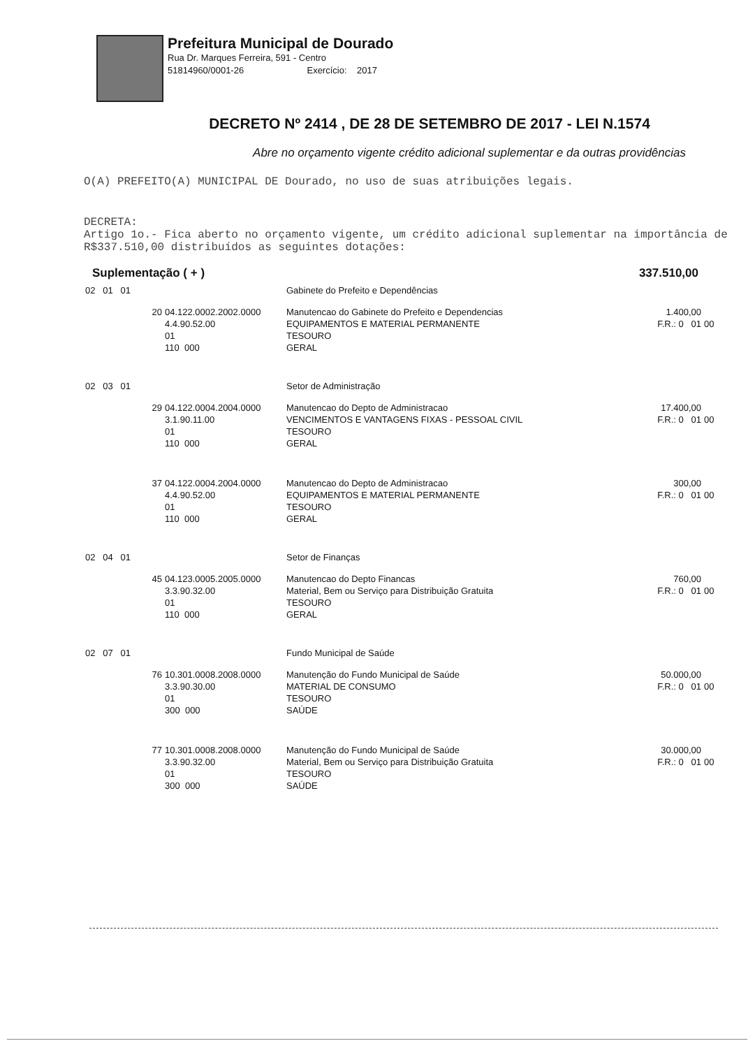Prefeitura Municipal de Dourado
Rua Dr. Marques Ferreira, 591 - Centro
51814960/0001-26 Exercício: 2017
DECRETO Nº 2414 , DE 28 DE SETEMBRO DE 2017 - LEI N.1574
Abre no orçamento vigente crédito adicional suplementar e da outras providências
O(A) PREFEITO(A) MUNICIPAL DE Dourado, no uso de suas atribuições legais.
DECRETA:
Artigo 1o.- Fica aberto no orçamento vigente, um crédito adicional suplementar na importância de R$337.510,00 distribuídos as seguintes dotações:
Suplementação ( + ) 337.510,00
| 02 01 01 | | Gabinete do Prefeito e Dependências | | |
| 20 | 04.122.0002.2002.0000 4.4.90.52.00 01 110 000 | Manutencao do Gabinete do Prefeito e Dependencias EQUIPAMENTOS E MATERIAL PERMANENTE TESOURO GERAL | 1.400,00 F.R.: 0 01 | 00 |
| 02 03 01 | | Setor de Administração | | |
| 29 | 04.122.0004.2004.0000 3.1.90.11.00 01 110 000 | Manutencao do Depto de Administracao VENCIMENTOS E VANTAGENS FIXAS - PESSOAL CIVIL TESOURO GERAL | 17.400,00 F.R.: 0 01 | 00 |
| 37 | 04.122.0004.2004.0000 4.4.90.52.00 01 110 000 | Manutencao do Depto de Administracao EQUIPAMENTOS E MATERIAL PERMANENTE TESOURO GERAL | 300,00 F.R.: 0 01 | 00 |
| 02 04 01 | | Setor de Finanças | | |
| 45 | 04.123.0005.2005.0000 3.3.90.32.00 01 110 000 | Manutencao do Depto Financas Material, Bem ou Serviço para Distribuição Gratuita TESOURO GERAL | 760,00 F.R.: 0 01 | 00 |
| 02 07 01 | | Fundo Municipal de Saúde | | |
| 76 | 10.301.0008.2008.0000 3.3.90.30.00 01 300 000 | Manutenção do Fundo Municipal de Saúde MATERIAL DE CONSUMO TESOURO SAÚDE | 50.000,00 F.R.: 0 01 | 00 |
| 77 | 10.301.0008.2008.0000 3.3.90.32.00 01 300 000 | Manutenção do Fundo Municipal de Saúde Material, Bem ou Serviço para Distribuição Gratuita TESOURO SAÚDE | 30.000,00 F.R.: 0 01 | 00 |